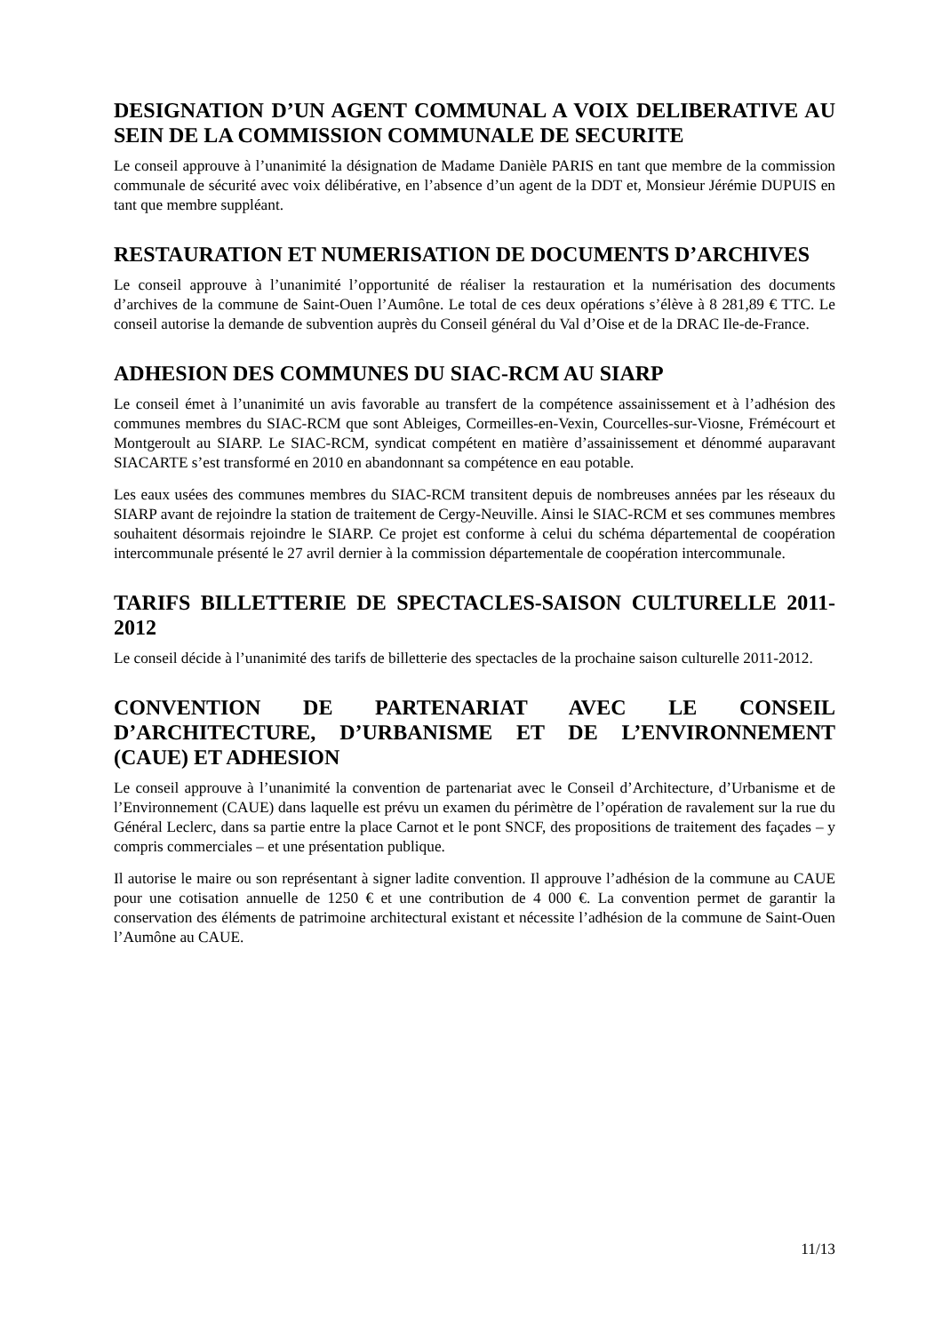DESIGNATION D’UN AGENT COMMUNAL A VOIX DELIBERATIVE AU SEIN DE LA COMMISSION COMMUNALE DE SECURITE
Le conseil approuve à l’unanimité la désignation de Madame Danièle PARIS en tant que membre de la commission communale de sécurité avec voix délibérative, en l’absence d’un agent de la DDT et, Monsieur Jérémie DUPUIS en tant que membre suppléant.
RESTAURATION ET NUMERISATION DE DOCUMENTS D’ARCHIVES
Le conseil approuve à l’unanimité l’opportunité de réaliser la restauration et la numérisation des documents d’archives de la commune de Saint-Ouen l’Aumône. Le total de ces deux opérations s’élève à 8 281,89 € TTC. Le conseil autorise la demande de subvention auprès du Conseil général du Val d’Oise et de la DRAC Ile-de-France.
ADHESION DES COMMUNES DU SIAC-RCM AU SIARP
Le conseil émet à l’unanimité un avis favorable au transfert de la compétence assainissement et à l’adhésion des communes membres du SIAC-RCM que sont Ableiges, Cormeilles-en-Vexin, Courcelles-sur-Viosne, Frémécourt et Montgeroult au SIARP. Le SIAC-RCM, syndicat compétent en matière d’assainissement et dénommé auparavant SIACARTE s’est transformé en 2010 en abandonnant sa compétence en eau potable.
Les eaux usées des communes membres du SIAC-RCM transitent depuis de nombreuses années par les réseaux du SIARP avant de rejoindre la station de traitement de Cergy-Neuville. Ainsi le SIAC-RCM et ses communes membres souhaitent désormais rejoindre le SIARP. Ce projet est conforme à celui du schéma départemental de coopération intercommunale présenté le 27 avril dernier à la commission départementale de coopération intercommunale.
TARIFS BILLETTERIE DE SPECTACLES-SAISON CULTURELLE 2011-2012
Le conseil décide à l’unanimité des tarifs de billetterie des spectacles de la prochaine saison culturelle 2011-2012.
CONVENTION DE PARTENARIAT AVEC LE CONSEIL D’ARCHITECTURE, D’URBANISME ET DE L’ENVIRONNEMENT (CAUE) ET ADHESION
Le conseil approuve à l’unanimité la convention de partenariat avec le Conseil d’Architecture, d’Urbanisme et de l’Environnement (CAUE) dans laquelle est prévu un examen du périmètre de l’opération de ravalement sur la rue du Général Leclerc, dans sa partie entre la place Carnot et le pont SNCF, des propositions de traitement des façades – y compris commerciales – et une présentation publique.
Il autorise le maire ou son représentant à signer ladite convention. Il approuve l’adhésion de la commune au CAUE pour une cotisation annuelle de 1250 € et une contribution de 4 000 €. La convention permet de garantir la conservation des éléments de patrimoine architectural existant et nécessite l’adhésion de la commune de Saint-Ouen l’Aumône au CAUE.
11/13